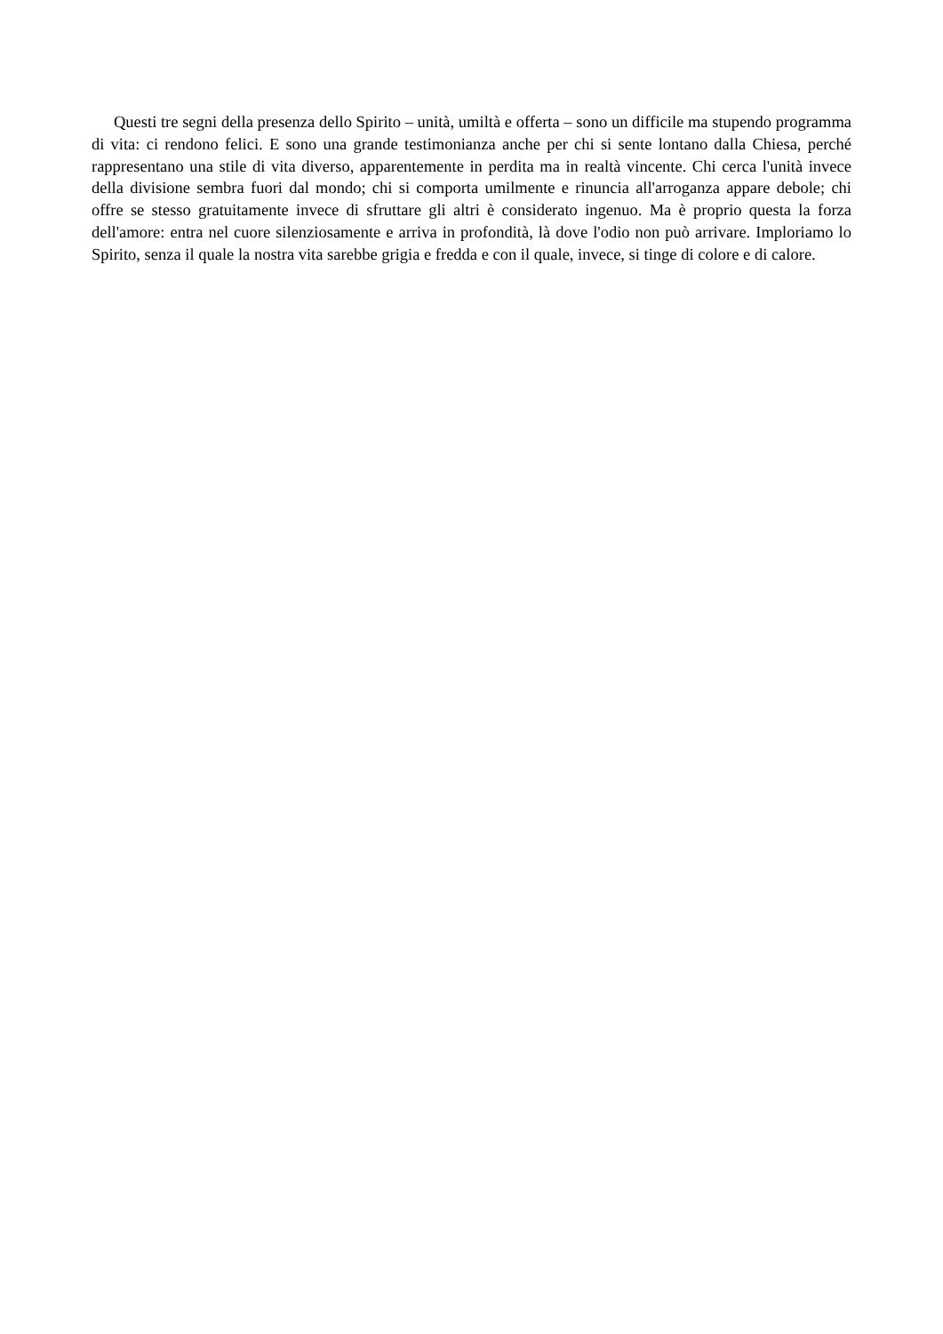Questi tre segni della presenza dello Spirito – unità, umiltà e offerta – sono un difficile ma stupendo programma di vita: ci rendono felici. E sono una grande testimonianza anche per chi si sente lontano dalla Chiesa, perché rappresentano una stile di vita diverso, apparentemente in perdita ma in realtà vincente. Chi cerca l'unità invece della divisione sembra fuori dal mondo; chi si comporta umilmente e rinuncia all'arroganza appare debole; chi offre se stesso gratuitamente invece di sfruttare gli altri è considerato ingenuo. Ma è proprio questa la forza dell'amore: entra nel cuore silenziosamente e arriva in profondità, là dove l'odio non può arrivare. Imploriamo lo Spirito, senza il quale la nostra vita sarebbe grigia e fredda e con il quale, invece, si tinge di colore e di calore.